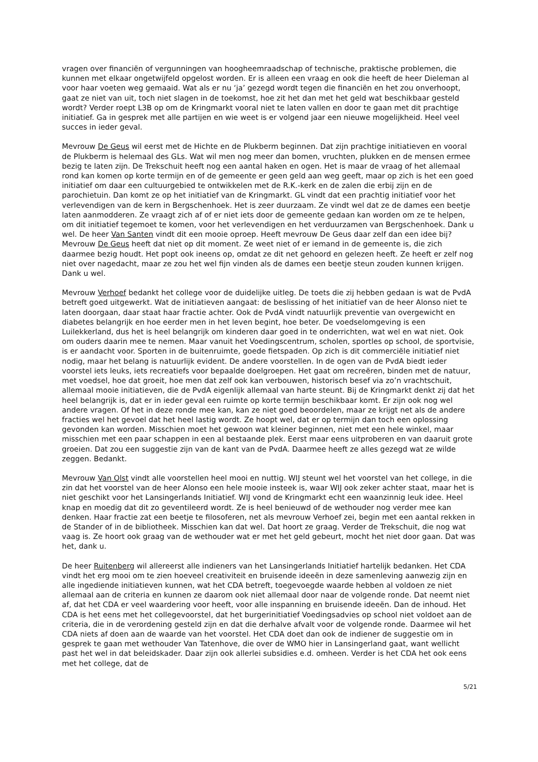vragen over financiën of vergunningen van hoogheemraadschap of technische, praktische problemen, die kunnen met elkaar ongetwijfeld opgelost worden. Er is alleen een vraag en ook die heeft de heer Dieleman al voor haar voeten weg gemaaid. Wat als er nu ‘ja’ gezegd wordt tegen die financiën en het zou onverhoopt, gaat ze niet van uit, toch niet slagen in de toekomst, hoe zit het dan met het geld wat beschikbaar gesteld wordt? Verder roept L3B op om de Kringmarkt vooral niet te laten vallen en door te gaan met dit prachtige initiatief. Ga in gesprek met alle partijen en wie weet is er volgend jaar een nieuwe mogelijkheid. Heel veel succes in ieder geval.
Mevrouw De Geus wil eerst met de Hichte en de Plukberm beginnen. Dat zijn prachtige initiatieven en vooral de Plukberm is helemaal des GLs. Wat wil men nog meer dan bomen, vruchten, plukken en de mensen ermee bezig te laten zijn. De Trekschuit heeft nog een aantal haken en ogen. Het is maar de vraag of het allemaal rond kan komen op korte termijn en of de gemeente er geen geld aan weg geeft, maar op zich is het een goed initiatief om daar een cultuurgebied te ontwikkelen met de R.K.-kerk en de zalen die erbij zijn en de parochietuin. Dan komt ze op het initiatief van de Kringmarkt. GL vindt dat een prachtig initiatief voor het verlevendigen van de kern in Bergschenhoek. Het is zeer duurzaam. Ze vindt wel dat ze de dames een beetje laten aanmodderen. Ze vraagt zich af of er niet iets door de gemeente gedaan kan worden om ze te helpen, om dit initiatief tegemoet te komen, voor het verlevendigen en het verduurzamen van Bergschenhoek. Dank u wel. De heer Van Santen vindt dit een mooie oproep. Heeft mevrouw De Geus daar zelf dan een idee bij? Mevrouw De Geus heeft dat niet op dit moment. Ze weet niet of er iemand in de gemeente is, die zich daarmee bezig houdt. Het popt ook ineens op, omdat ze dit net gehoord en gelezen heeft. Ze heeft er zelf nog niet over nagedacht, maar ze zou het wel fijn vinden als de dames een beetje steun zouden kunnen krijgen. Dank u wel.
Mevrouw Verhoef bedankt het college voor de duidelijke uitleg. De toets die zij hebben gedaan is wat de PvdA betreft goed uitgewerkt. Wat de initiatieven aangaat: de beslissing of het initiatief van de heer Alonso niet te laten doorgaan, daar staat haar fractie achter. Ook de PvdA vindt natuurlijk preventie van overgewicht en diabetes belangrijk en hoe eerder men in het leven begint, hoe beter. De voedselomgeving is een Luilekkerland, dus het is heel belangrijk om kinderen daar goed in te onderrichten, wat wel en wat niet. Ook om ouders daarin mee te nemen. Maar vanuit het Voedingscentrum, scholen, sportles op school, de sportvisie, is er aandacht voor. Sporten in de buitenruimte, goede fietspaden. Op zich is dit commerciële initiatief niet nodig, maar het belang is natuurlijk evident. De andere voorstellen. In de ogen van de PvdA biedt ieder voorstel iets leuks, iets recreatiefs voor bepaalde doelgroepen. Het gaat om recreëren, binden met de natuur, met voedsel, hoe dat groeit, hoe men dat zelf ook kan verbouwen, historisch besef via zo’n vrachtschuit, allemaal mooie initiatieven, die de PvdA eigenlijk allemaal van harte steunt. Bij de Kringmarkt denkt zij dat het heel belangrijk is, dat er in ieder geval een ruimte op korte termijn beschikbaar komt. Er zijn ook nog wel andere vragen. Of het in deze ronde mee kan, kan ze niet goed beoordelen, maar ze krijgt net als de andere fracties wel het gevoel dat het heel lastig wordt. Ze hoopt wel, dat er op termijn dan toch een oplossing gevonden kan worden. Misschien moet het gewoon wat kleiner beginnen, niet met een hele winkel, maar misschien met een paar schappen in een al bestaande plek. Eerst maar eens uitproberen en van daaruit grote groeien. Dat zou een suggestie zijn van de kant van de PvdA. Daarmee heeft ze alles gezegd wat ze wilde zeggen. Bedankt.
Mevrouw Van Olst vindt alle voorstellen heel mooi en nuttig. WIJ steunt wel het voorstel van het college, in die zin dat het voorstel van de heer Alonso een hele mooie insteek is, waar WIJ ook zeker achter staat, maar het is niet geschikt voor het Lansingerlands Initiatief. WIJ vond de Kringmarkt echt een waanzinnig leuk idee. Heel knap en moedig dat dit zo geventileerd wordt. Ze is heel benieuwd of de wethouder nog verder mee kan denken. Haar fractie zat een beetje te filosoferen, net als mevrouw Verhoef zei, begin met een aantal rekken in de Stander of in de bibliotheek. Misschien kan dat wel. Dat hoort ze graag. Verder de Trekschuit, die nog wat vaag is. Ze hoort ook graag van de wethouder wat er met het geld gebeurt, mocht het niet door gaan. Dat was het, dank u.
De heer Ruitenberg wil allereerst alle indieners van het Lansingerlands Initiatief hartelijk bedanken. Het CDA vindt het erg mooi om te zien hoeveel creativiteit en bruisende ideeën in deze samenleving aanwezig zijn en alle ingediende initiatieven kunnen, wat het CDA betreft, toegevoegde waarde hebben al voldoen ze niet allemaal aan de criteria en kunnen ze daarom ook niet allemaal door naar de volgende ronde. Dat neemt niet af, dat het CDA er veel waardering voor heeft, voor alle inspanning en bruisende ideeën. Dan de inhoud. Het CDA is het eens met het collegevoorstel, dat het burgerinitiatief Voedingsadvies op school niet voldoet aan de criteria, die in de verordening gesteld zijn en dat die derhalve afvalt voor de volgende ronde. Daarmee wil het CDA niets af doen aan de waarde van het voorstel. Het CDA doet dan ook de indiener de suggestie om in gesprek te gaan met wethouder Van Tatenhove, die over de WMO hier in Lansingerland gaat, want wellicht past het wel in dat beleidskader. Daar zijn ook allerlei subsidies e.d. omheen. Verder is het CDA het ook eens met het college, dat de
5/21